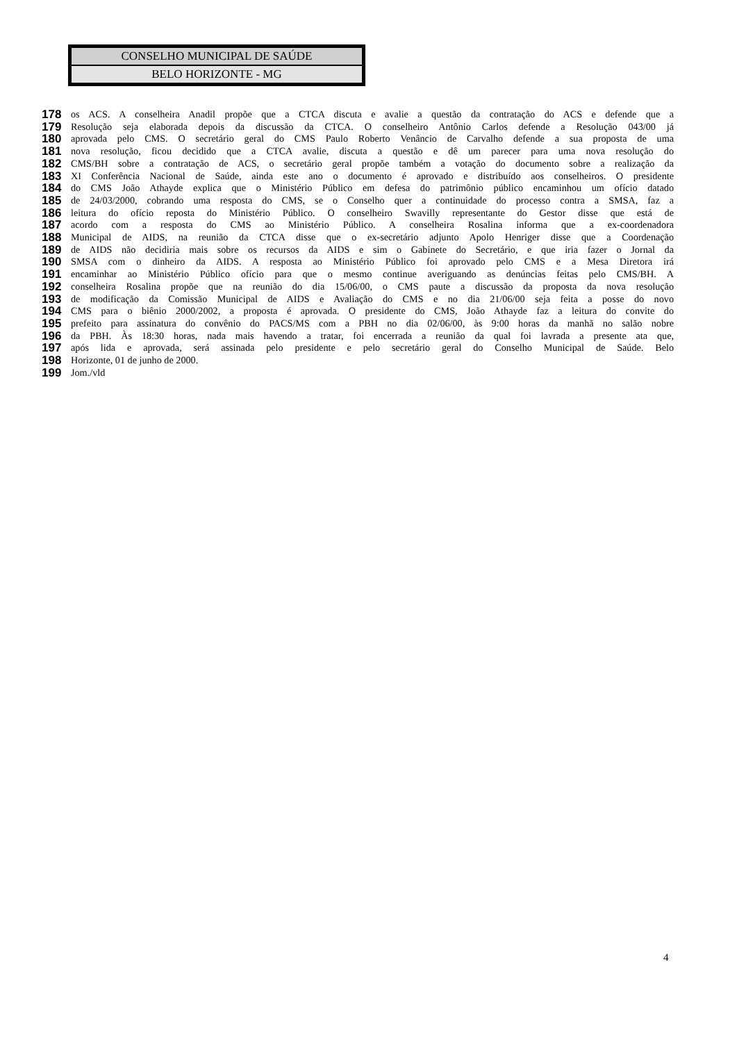CONSELHO MUNICIPAL DE SAÚDE
BELO HORIZONTE - MG
178 os ACS. A conselheira Anadil propõe que a CTCA discuta e avalie a questão da contratação do ACS e defende que a
179 Resolução seja elaborada depois da discussão da CTCA. O conselheiro Antônio Carlos defende a Resolução 043/00 já
180 aprovada pelo CMS. O secretário geral do CMS Paulo Roberto Venâncio de Carvalho defende a sua proposta de uma
181 nova resolução, ficou decidido que a CTCA avalie, discuta a questão e dê um parecer para uma nova resolução do
182 CMS/BH sobre a contratação de ACS, o secretário geral propõe também a votação do documento sobre a realização da
183 XI Conferência Nacional de Saúde, ainda este ano o documento é aprovado e distribuído aos conselheiros. O presidente
184 do CMS João Athayde explica que o Ministério Público em defesa do patrimônio público encaminhou um ofício datado
185 de 24/03/2000, cobrando uma resposta do CMS, se o Conselho quer a continuidade do processo contra a SMSA, faz a
186 leitura do ofício reposta do Ministério Público. O conselheiro Swavilly representante do Gestor disse que está de
187 acordo com a resposta do CMS ao Ministério Público. A conselheira Rosalina informa que a ex-coordenadora
188 Municipal de AIDS, na reunião da CTCA disse que o ex-secretário adjunto Apolo Henriger disse que a Coordenação
189 de AIDS não decidiria mais sobre os recursos da AIDS e sim o Gabinete do Secretário, e que iria fazer o Jornal da
190 SMSA com o dinheiro da AIDS. A resposta ao Ministério Público foi aprovado pelo CMS e a Mesa Diretora irá
191 encaminhar ao Ministério Público ofício para que o mesmo continue averiguando as denúncias feitas pelo CMS/BH. A
192 conselheira Rosalina propõe que na reunião do dia 15/06/00, o CMS paute a discussão da proposta da nova resolução
193 de modificação da Comissão Municipal de AIDS e Avaliação do CMS e no dia 21/06/00 seja feita a posse do novo
194 CMS para o biênio 2000/2002, a proposta é aprovada. O presidente do CMS, João Athayde faz a leitura do convite do
195 prefeito para assinatura do convênio do PACS/MS com a PBH no dia 02/06/00, às 9:00 horas da manhã no salão nobre
196 da PBH. Às 18:30 horas, nada mais havendo a tratar, foi encerrada a reunião da qual foi lavrada a presente ata que,
197 após lida e aprovada, será assinada pelo presidente e pelo secretário geral do Conselho Municipal de Saúde. Belo
198 Horizonte, 01 de junho de 2000.
199 Jom./vld
4